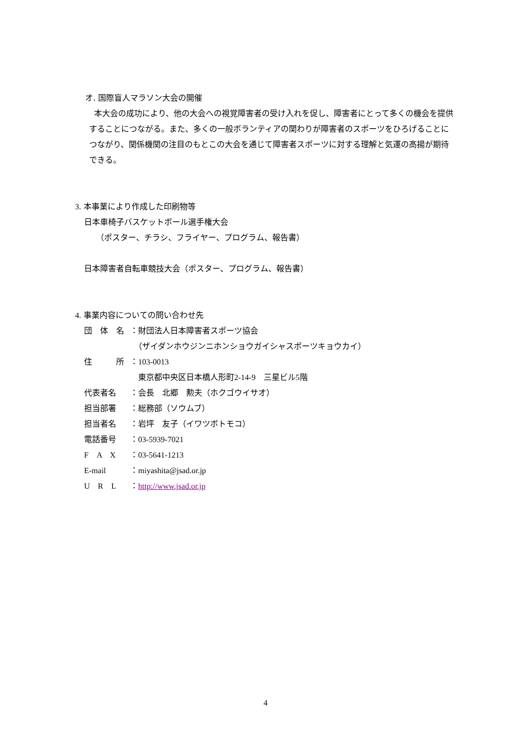オ. 国際盲人マラソン大会の開催
本大会の成功により、他の大会への視覚障害者の受け入れを促し、障害者にとって多くの機会を提供することにつながる。また、多くの一般ボランティアの関わりが障害者のスポーツをひろげることにつながり、関係機関の注目のもとこの大会を通じて障害者スポーツに対する理解と気運の高揚が期待できる。
3. 本事業により作成した印刷物等
日本車椅子バスケットボール選手権大会
（ポスター、チラシ、フライヤー、プログラム、報告書）
日本障害者自転車競技大会（ポスター、プログラム、報告書）
4. 事業内容についての問い合わせ先
| 団 体 名 | ：財団法人日本障害者スポーツ協会 |
| | （ザイダンホウジンニホンショウガイシャスポーツキョウカイ） |
| 住 所 | ： 103-0013 |
| | 東京都中央区日本橋人形町 2-14-9 三星ビル 5 階 |
| 代表者名 | ：会長 北郷 勲夫（ホクゴウイサオ） |
| 担当部署 | ：総務部（ソウムブ） |
| 担当者名 | ：岩坪 友子（イワツボトモコ） |
| 電話番号 | ： 03-5939-7021 |
| F A X | ： 03-5641-1213 |
| E-mail | ： miyashita@jsad.or.jp |
| U R L | ： http://www.jsad.or.jp |
4